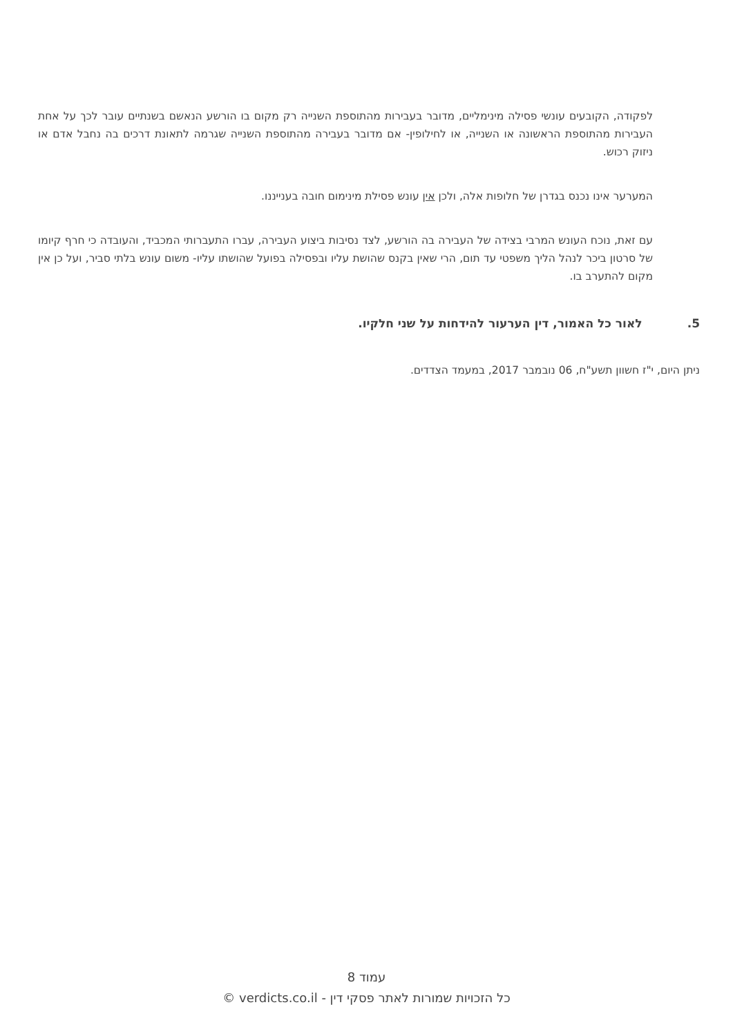לפקודה, הקובעים עונשי פסילה מינימליים, מדובר בעבירות מהתוספת השנייה רק מקום בו הורשע הנאשם בשנתיים עובר לכך על אחת העבירות מהתוספת הראשונה או השנייה, או לחילופין- אם מדובר בעבירה מהתוספת השנייה שגרמה לתאונת דרכים בה נחבל אדם או ניזוק רכוש.
המערער אינו נכנס בגדרן של חלופות אלה, ולכן אין עונש פסילת מינימום חובה בענייננו.
עם זאת, נוכח העונש המרבי בצידה של העבירה בה הורשע, לצד נסיבות ביצוע העבירה, עברו התעברותי המכביד, והעובדה כי חרף קיומו של סרטון ביכר לנהל הליך משפטי עד תום, הרי שאין בקנס שהושת עליו ובפסילה בפועל שהושתו עליו- משום עונש בלתי סביר, ועל כן אין מקום להתערב בו.
5. לאור כל האמור, דין הערעור להידחות על שני חלקיו.
ניתן היום, י"ז חשוון תשע"ח, 06 נובמבר 2017, במעמד הצדדים.
עמוד 8
כל הזכויות שמורות לאתר פסקי דין - verdicts.co.il ©